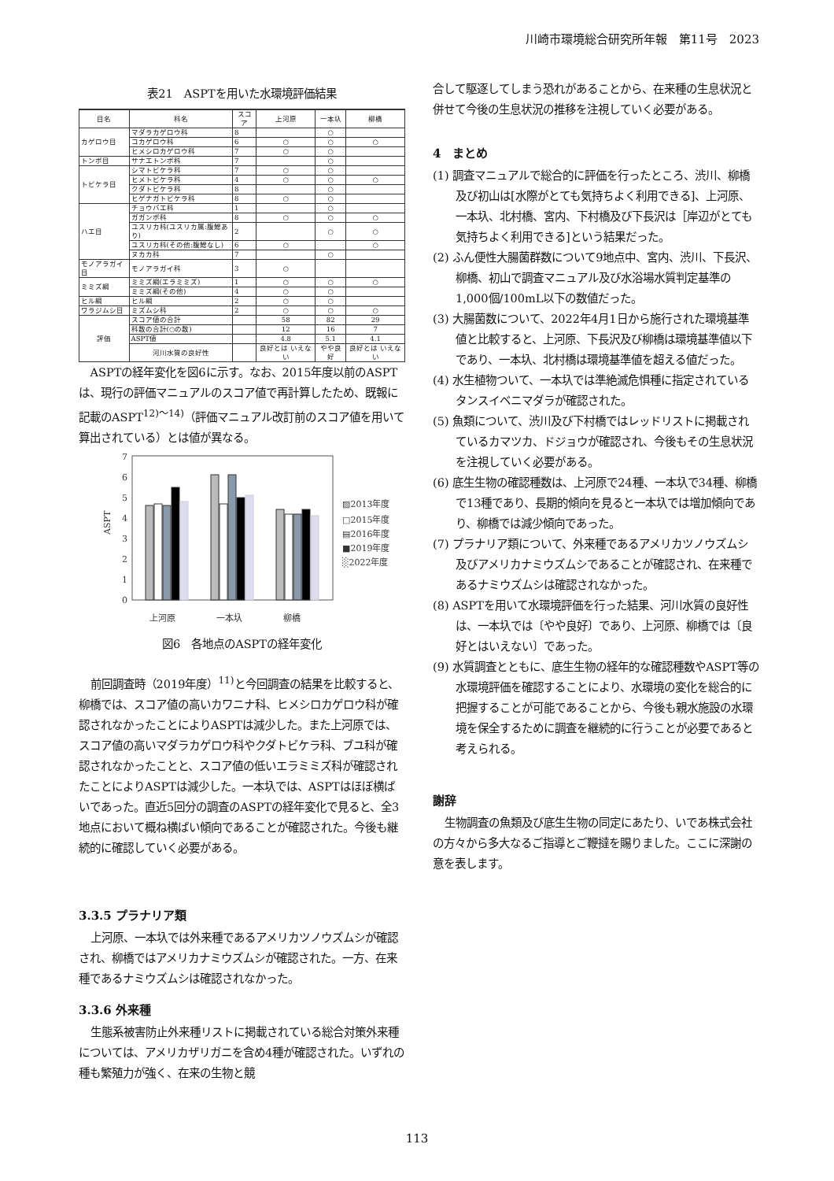川崎市環境総合研究所年報　第11号　2023
表21　ASPTを用いた水環境評価結果
| 目名 | 科名 | スコア | 上河原 | 一本圦 | 柳橋 |
| --- | --- | --- | --- | --- | --- |
| カゲロウ目 | マダラカゲロウ科 | 8 | | ○ | |
| | コカゲロウ科 | 6 | ○ | ○ | ○ |
| | ヒメシロカゲロウ科 | 7 | ○ | ○ | |
| トンボ目 | サナエトンボ科 | 7 | | ○ | |
| トビケラ目 | シマトビケラ科 | 7 | ○ | ○ | |
| | ヒメトビケラ科 | 4 | ○ | ○ | ○ |
| | クダトビケラ科 | 8 | | ○ | |
| | ヒゲナガトビケラ科 | 8 | ○ | ○ | |
| ハエ目 | チョウバエ科 | 1 | | ○ | |
| | ガガンボ科 | 8 | ○ | ○ | ○ |
| | ユスリカ科(ユスリカ属:腹鰓あり) | 2 | | ○ | ○ |
| | ユスリカ科(その他:腹鰓なし) | 6 | ○ | | ○ |
| | ヌカカ科 | 7 | | ○ | |
| モノアラガイ目 | モノアラガイ科 | 3 | ○ | | |
| ミミズ綱 | ミミズ綱(エラミミズ) | 1 | ○ | ○ | ○ |
| | ミミズ綱(その他) | 4 | ○ | ○ | |
| ヒル綱 | ヒル綱 | 2 | ○ | ○ | |
| ワラジムシ目 | ミズムシ科 | 2 | ○ | ○ | ○ |
| 評価 | スコア値の合計 | | 58 | 82 | 29 |
| | 科数の合計(○の数) | | 12 | 16 | 7 |
| | ASPT値 | | 4.8 | 5.1 | 4.1 |
| | 河川水質の良好性 | | 良好とは いえない | やや良好 | 良好とは いえない |
ASPTの経年変化を図6に示す。なお、2015年度以前のASPTは、現行の評価マニュアルのスコア値で再計算したため、既報に記載のASPT<sup>12)～14)</sup>（評価マニュアル改訂前のスコア値を用いて算出されている）とは値が異なる。
7
6
5
4
3
2
1
0
ASPT
上河原
一本圦
柳橋
▨2013年度
□2015年度
▤2016年度
■2019年度
░2022年度
図6　各地点のASPTの経年変化
前回調査時（2019年度）<sup>11)</sup>と今回調査の結果を比較すると、柳橋では、スコア値の高いカワニナ科、ヒメシロカゲロウ科が確認されなかったことによりASPTは減少した。また上河原では、スコア値の高いマダラカゲロウ科やクダトビケラ科、ブユ科が確認されなかったことと、スコア値の低いエラミミズ科が確認されたことによりASPTは減少した。一本圦では、ASPTはほぼ横ばいであった。直近5回分の調査のASPTの経年変化で見ると、全3地点において概ね横ばい傾向であることが確認された。今後も継続的に確認していく必要がある。
3.3.5 プラナリア類
上河原、一本圦では外来種であるアメリカツノウズムシが確認され、柳橋ではアメリカナミウズムシが確認された。一方、在来種であるナミウズムシは確認されなかった。
3.3.6 外来種
生態系被害防止外来種リストに掲載されている総合対策外来種については、アメリカザリガニを含め4種が確認された。いずれの種も繁殖力が強く、在来の生物と競
合して駆逐してしまう恐れがあることから、在来種の生息状況と併せて今後の生息状況の推移を注視していく必要がある。
4　まとめ
(1) 調査マニュアルで総合的に評価を行ったところ、渋川、柳橋及び初山は[水際がとても気持ちよく利用できる]、上河原、一本圦、北村橋、宮内、下村橋及び下長沢は［岸辺がとても気持ちよく利用できる]という結果だった。
(2) ふん便性大腸菌群数について9地点中、宮内、渋川、下長沢、柳橋、初山で調査マニュアル及び水浴場水質判定基準の1,000個/100mL以下の数値だった。
(3) 大腸菌数について、2022年4月1日から施行された環境基準値と比較すると、上河原、下長沢及び柳橋は環境基準値以下であり、一本圦、北村橋は環境基準値を超える値だった。
(4) 水生植物ついて、一本圦では準絶滅危惧種に指定されているタンスイベニマダラが確認された。
(5) 魚類について、渋川及び下村橋ではレッドリストに掲載されているカマツカ、ドジョウが確認され、今後もその生息状況を注視していく必要がある。
(6) 底生生物の確認種数は、上河原で24種、一本圦で34種、柳橋で13種であり、長期的傾向を見ると一本圦では増加傾向であり、柳橋では減少傾向であった。
(7) プラナリア類について、外来種であるアメリカツノウズムシ及びアメリカナミウズムシであることが確認され、在来種であるナミウズムシは確認されなかった。
(8) ASPTを用いて水環境評価を行った結果、河川水質の良好性は、一本圦では〔やや良好〕であり、上河原、柳橋では〔良好とはいえない〕であった。
(9) 水質調査とともに、底生生物の経年的な確認種数やASPT等の水環境評価を確認することにより、水環境の変化を総合的に把握することが可能であることから、今後も親水施設の水環境を保全するために調査を継続的に行うことが必要であると考えられる。
謝辞
生物調査の魚類及び底生生物の同定にあたり、いであ株式会社の方々から多大なるご指導とご鞭撻を賜りました。ここに深謝の意を表します。
113